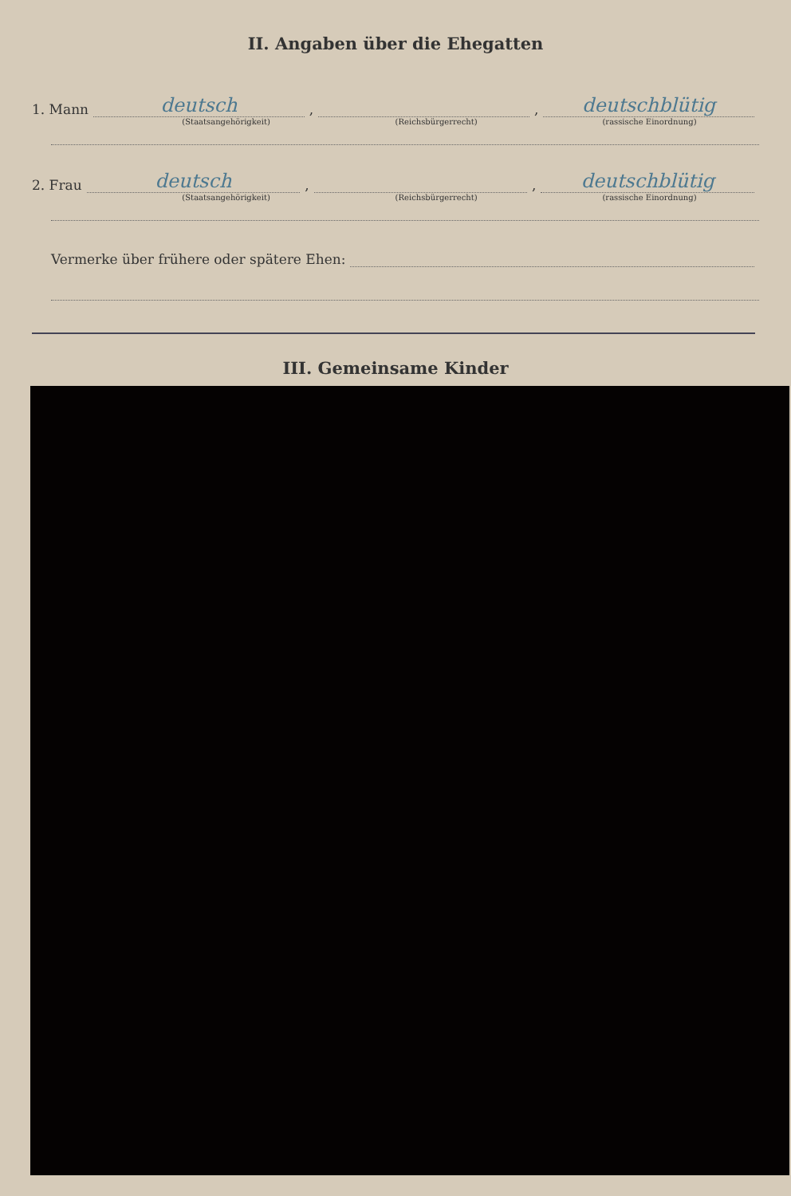II. Angaben über die Ehegatten
1. Mann deutsch, , deutschblütig
(Staatsangehörigkeit) (Reichsbürgerrecht) (rassische Einordnung)
2. Frau deutsch, , deutschblütig
(Staatsangehörigkeit) (Reichsbürgerrecht) (rassische Einordnung)
Vermerke über frühere oder spätere Ehen:
III. Gemeinsame Kinder